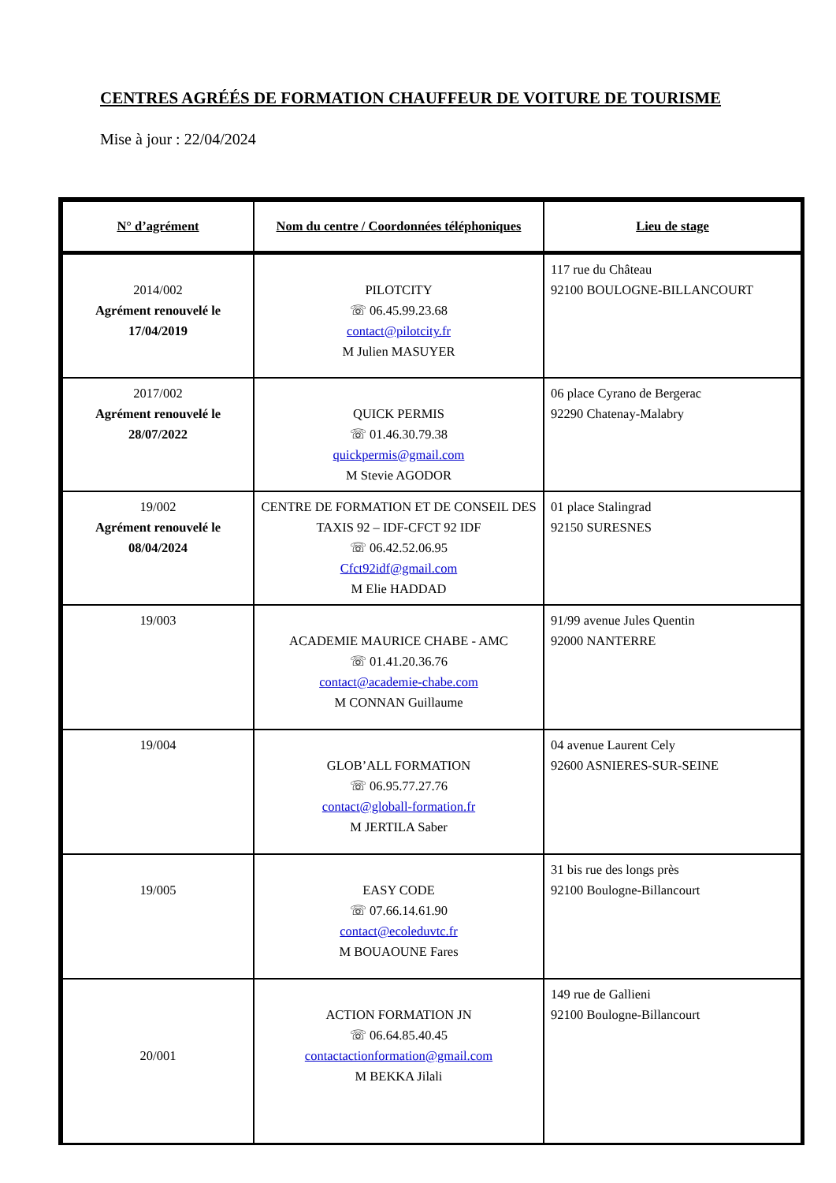CENTRES AGRÉÉS DE FORMATION CHAUFFEUR DE VOITURE DE TOURISME
Mise à jour : 22/04/2024
| N° d’agrément | Nom du centre / Coordonnées téléphoniques | Lieu de stage |
| --- | --- | --- |
| 2014/002 Agrément renouvelé le 17/04/2019 | PILOTCITY ☏ 06.45.99.23.68 contact@pilotcity.fr M Julien MASUYER | 117 rue du Château 92100 BOULOGNE-BILLANCOURT |
| 2017/002 Agrément renouvelé le 28/07/2022 | QUICK PERMIS ☏ 01.46.30.79.38 quickpermis@gmail.com M Stevie AGODOR | 06 place Cyrano de Bergerac 92290 Chatenay-Malabry |
| 19/002 Agrément renouvelé le 08/04/2024 | CENTRE DE FORMATION ET DE CONSEIL DES TAXIS 92 – IDF-CFCT 92 IDF ☏ 06.42.52.06.95 Cfct92idf@gmail.com M Elie HADDAD | 01 place Stalingrad 92150 SURESNES |
| 19/003 | ACADEMIE MAURICE CHABE - AMC ☏ 01.41.20.36.76 contact@academie-chabe.com M CONNAN Guillaume | 91/99 avenue Jules Quentin 92000 NANTERRE |
| 19/004 | GLOB’ALL FORMATION ☏ 06.95.77.27.76 contact@globall-formation.fr M JERTILA Saber | 04 avenue Laurent Cely 92600 ASNIERES-SUR-SEINE |
| 19/005 | EASY CODE ☏ 07.66.14.61.90 contact@ecoleduvtc.fr M BOUAOUNE Fares | 31 bis rue des longs près 92100 Boulogne-Billancourt |
| 20/001 | ACTION FORMATION JN ☏ 06.64.85.40.45 contactactionformation@gmail.com M BEKKA Jilali | 149 rue de Gallieni 92100 Boulogne-Billancourt |